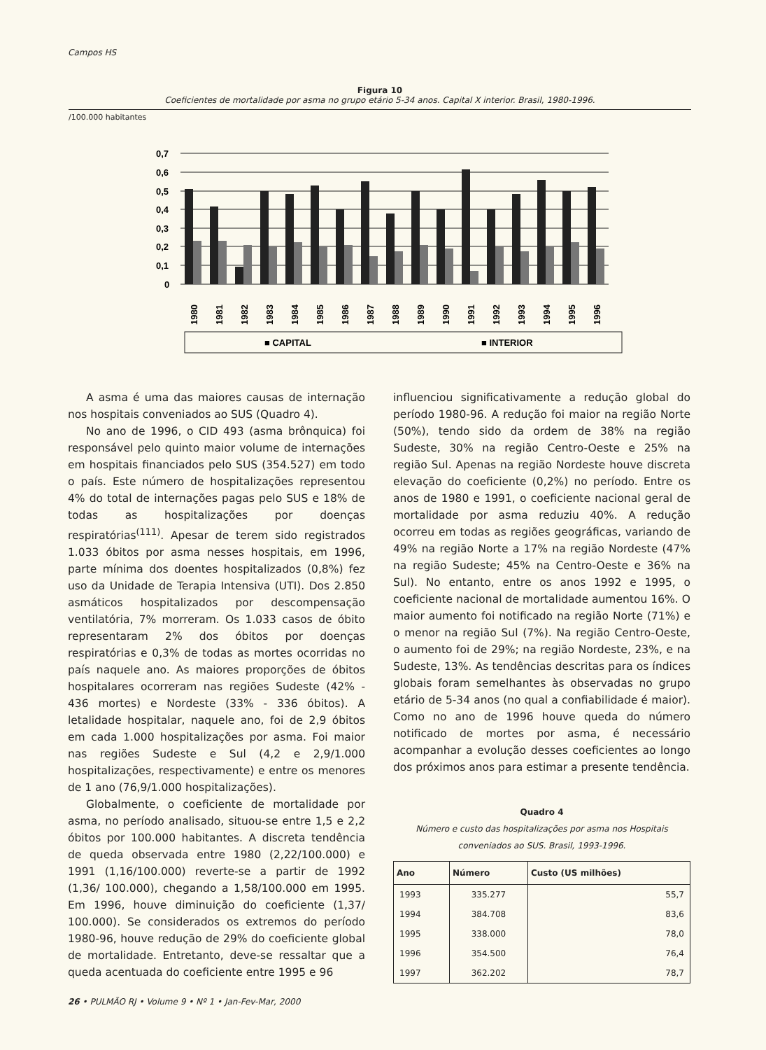Campos HS
Figura 10
Coeficientes de mortalidade por asma no grupo etário 5-34 anos. Capital X interior. Brasil, 1980-1996.
/100.000 habitantes
0,7
0,6
0,5
0,4
0,3
0,2
0,1
0
1980
1981
1982
1983
1984
1985
1986
1987
1988
1989
1990
1991
1992
1993
1994
1995
1996
■ CAPITAL
■ INTERIOR
A asma é uma das maiores causas de internação nos hospitais conveniados ao SUS (Quadro 4).
No ano de 1996, o CID 493 (asma brônquica) foi responsável pelo quinto maior volume de internações em hospitais financiados pelo SUS (354.527) em todo o país. Este número de hospitalizações representou 4% do total de internações pagas pelo SUS e 18% de todas as hospitalizações por doenças respiratórias<sup>(111)</sup>. Apesar de terem sido registrados 1.033 óbitos por asma nesses hospitais, em 1996, parte mínima dos doentes hospitalizados (0,8%) fez uso da Unidade de Terapia Intensiva (UTI). Dos 2.850 asmáticos hospitalizados por descompensação ventilatória, 7% morreram. Os 1.033 casos de óbito representaram 2% dos óbitos por doenças respiratórias e 0,3% de todas as mortes ocorridas no país naquele ano. As maiores proporções de óbitos hospitalares ocorreram nas regiões Sudeste (42% - 436 mortes) e Nordeste (33% - 336 óbitos). A letalidade hospitalar, naquele ano, foi de 2,9 óbitos em cada 1.000 hospitalizações por asma. Foi maior nas regiões Sudeste e Sul (4,2 e 2,9/1.000 hospitalizações, respectivamente) e entre os menores de 1 ano (76,9/1.000 hospitalizações).
Globalmente, o coeficiente de mortalidade por asma, no período analisado, situou-se entre 1,5 e 2,2 óbitos por 100.000 habitantes. A discreta tendência de queda observada entre 1980 (2,22/100.000) e 1991 (1,16/100.000) reverte-se a partir de 1992 (1,36/ 100.000), chegando a 1,58/100.000 em 1995. Em 1996, houve diminuição do coeficiente (1,37/ 100.000). Se considerados os extremos do período 1980-96, houve redução de 29% do coeficiente global de mortalidade. Entretanto, deve-se ressaltar que a queda acentuada do coeficiente entre 1995 e 96
influenciou significativamente a redução global do período 1980-96. A redução foi maior na região Norte (50%), tendo sido da ordem de 38% na região Sudeste, 30% na região Centro-Oeste e 25% na região Sul. Apenas na região Nordeste houve discreta elevação do coeficiente (0,2%) no período. Entre os anos de 1980 e 1991, o coeficiente nacional geral de mortalidade por asma reduziu 40%. A redução ocorreu em todas as regiões geográficas, variando de 49% na região Norte a 17% na região Nordeste (47% na região Sudeste; 45% na Centro-Oeste e 36% na Sul). No entanto, entre os anos 1992 e 1995, o coeficiente nacional de mortalidade aumentou 16%. O maior aumento foi notificado na região Norte (71%) e o menor na região Sul (7%). Na região Centro-Oeste, o aumento foi de 29%; na região Nordeste, 23%, e na Sudeste, 13%. As tendências descritas para os índices globais foram semelhantes às observadas no grupo etário de 5-34 anos (no qual a confiabilidade é maior). Como no ano de 1996 houve queda do número notificado de mortes por asma, é necessário acompanhar a evolução desses coeficientes ao longo dos próximos anos para estimar a presente tendência.
Quadro 4
Número e custo das hospitalizações por asma nos Hospitais conveniados ao SUS. Brasil, 1993-1996.
| Ano | Número | Custo (US milhões) |
| --- | --- | --- |
| 1993 | 335.277 | 55,7 |
| 1994 | 384.708 | 83,6 |
| 1995 | 338.000 | 78,0 |
| 1996 | 354.500 | 76,4 |
| 1997 | 362.202 | 78,7 |
26 • PULMÃO RJ • Volume 9 • Nº 1 • Jan-Fev-Mar, 2000